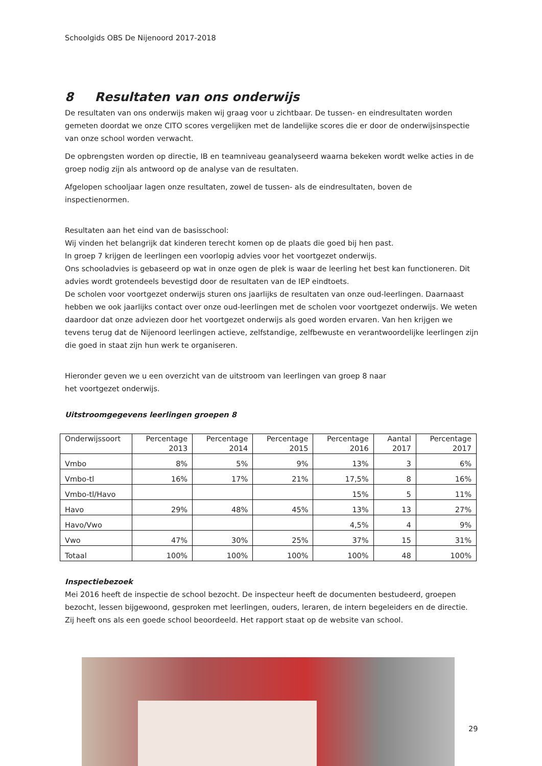Schoolgids OBS De Nijenoord 2017-2018
8 Resultaten van ons onderwijs
De resultaten van ons onderwijs maken wij graag voor u zichtbaar. De tussen- en eindresultaten worden gemeten doordat we onze CITO scores vergelijken met de landelijke scores die er door de onderwijsinspectie van onze school worden verwacht.
De opbrengsten worden op directie, IB en teamniveau geanalyseerd waarna bekeken wordt welke acties in de groep nodig zijn als antwoord op de analyse van de resultaten.
Afgelopen schooljaar lagen onze resultaten, zowel de tussen- als de eindresultaten, boven de inspectienormen.
Resultaten aan het eind van de basisschool:
Wij vinden het belangrijk dat kinderen terecht komen op de plaats die goed bij hen past.
In groep 7 krijgen de leerlingen een voorlopig advies voor het voortgezet onderwijs.
Ons schooladvies is gebaseerd op wat in onze ogen de plek is waar de leerling het best kan functioneren. Dit advies wordt grotendeels bevestigd door de resultaten van de IEP eindtoets.
De scholen voor voortgezet onderwijs sturen ons jaarlijks de resultaten van onze oud-leerlingen. Daarnaast hebben we ook jaarlijks contact over onze oud-leerlingen met de scholen voor voortgezet onderwijs. We weten daardoor dat onze adviezen door het voortgezet onderwijs als goed worden ervaren. Van hen krijgen we tevens terug dat de Nijenoord leerlingen actieve, zelfstandige, zelfbewuste en verantwoordelijke leerlingen zijn die goed in staat zijn hun werk te organiseren.
Hieronder geven we u een overzicht van de uitstroom van leerlingen van groep 8 naar
het voortgezet onderwijs.
Uitstroomgegevens leerlingen groepen 8
| Onderwijssoort | Percentage 2013 | Percentage 2014 | Percentage 2015 | Percentage 2016 | Aantal 2017 | Percentage 2017 |
| --- | --- | --- | --- | --- | --- | --- |
| Vmbo | 8% | 5% | 9% | 13% | 3 | 6% |
| Vmbo-tl | 16% | 17% | 21% | 17,5% | 8 | 16% |
| Vmbo-tl/Havo | | | | 15% | 5 | 11% |
| Havo | 29% | 48% | 45% | 13% | 13 | 27% |
| Havo/Vwo | | | | 4,5% | 4 | 9% |
| Vwo | 47% | 30% | 25% | 37% | 15 | 31% |
| Totaal | 100% | 100% | 100% | 100% | 48 | 100% |
Inspectiebezoek
Mei 2016 heeft de inspectie de school bezocht. De inspecteur heeft de documenten bestudeerd, groepen bezocht, lessen bijgewoond, gesproken met leerlingen, ouders, leraren, de intern begeleiders en de directie. Zij heeft ons als een goede school beoordeeld. Het rapport staat op de website van school.
29